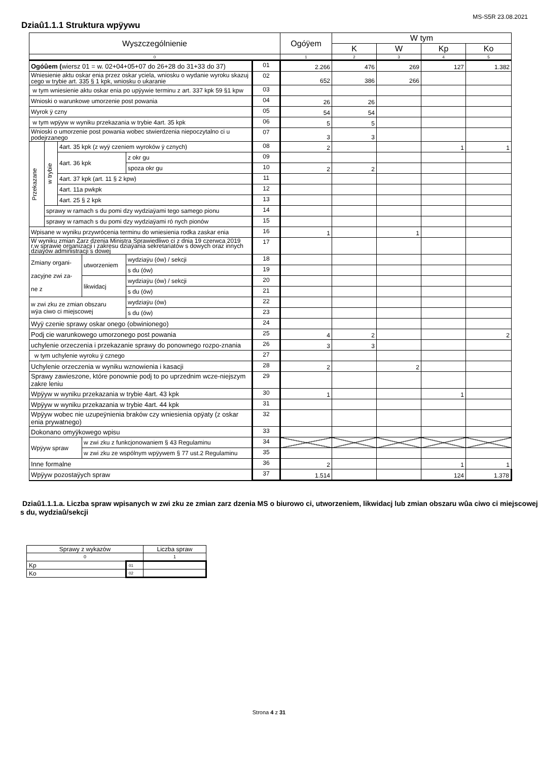MS-S5R 23.08.2021
Dziaû1.1.1 Struktura wpÿywu
| Wyszczególnienie | | | | | | Ogóÿem | W tym | | | |
| --- | --- | --- | --- | --- | --- | --- | --- | --- | --- | --- |
| | | | | | | | K | W | Kp | Ko |
| 0 | | | | | | 1 | 2 | 3 | 4 | 5 |
| Ogóûem ( wiersz 01 = w. 02+04+05+07 do 26+28 do 31+33 do 37) | | | | | 01 | 2.266 | 476 | 269 | 127 | 1.382 |
| Wniesienie aktu oskar enia przez oskar yciela, wniosku o wydanie wyroku skazuj cego w trybie art. 335 § 1 kpk, wniosku o ukaranie | | | | | 02 | 652 | 386 | 266 | | |
| w tym wniesienie aktu oskar enia po upÿywie terminu z art. 337 kpk 59 §1 kpw | | | | | 03 | | | | | |
| Wnioski o warunkowe umorzenie post powania | | | | | 04 | 26 | 26 | | | |
| Wyrok ÿ czny | | | | | 05 | 54 | 54 | | | |
| w tym wpÿyw w wyniku przekazania w trybie 4art. 35 kpk | | | | | 06 | 5 | 5 | | | |
| Wnioski o umorzenie post powania wobec stwierdzenia niepoczytalno ci u podejrzanego | | | | | 07 | 3 | 3 | | | |
| Przekazane | w trybie | 4art. 35 kpk (z wyÿ czeniem wyroków ÿ cznych) | | | 08 | 2 | | | 1 | 1 |
| | | 4art. 36 kpk | | z okr gu | 09 | | | | | |
| | | | | spoza okr gu | 10 | 2 | 2 | | | |
| | | 4art. 37 kpk (art. 11 § 2 kpw) | | | 11 | | | | | |
| | | 4art. 11a pwkpk | | | 12 | | | | | |
| | | 4art. 25 § 2 kpk | | | 13 | | | | | |
| | sprawy w ramach s du pomi dzy wydziaÿami tego samego pionu | | | | 14 | | | | | |
| | sprawy w ramach s du pomi dzy wydziaÿami ró nych pionów | | | | 15 | | | | | |
| Wpisane w wyniku przywrócenia terminu do wniesienia rodka zaskar enia | | | | | 16 | 1 | | 1 | | |
| W wyniku zmian Zarz dzenia Ministra Sprawiedliwo ci z dnia 19 czerwca 2019 r.w sprawie organizacji i zakresu dziaÿania sekretariatów s dowych oraz innych dziaÿów administracji s dowej | | | | | 17 | | | | | |
| Zmiany organi- zacyjne zwi za- ne z | | | utworzeniem | wydziaÿu (ów) / sekcji | 18 | | | | | |
| | | | | s du (ów) | 19 | | | | | |
| | | | likwidacj | wydziaÿu (ów) / sekcji | 20 | | | | | |
| | | | | s du (ów) | 21 | | | | | |
| w zwi zku ze zmian obszaru wÿa ciwo ci miejscowej | | | | wydziaÿu (ów) | 22 | | | | | |
| | | | | s du (ów) | 23 | | | | | |
| Wyÿ czenie sprawy oskar onego (obwinionego) | | | | | 24 | | | | | |
| Podj cie warunkowego umorzonego post powania | | | | | 25 | 4 | 2 | | | 2 |
| uchylenie orzeczenia i przekazanie sprawy do ponownego rozpo-znania | | | | | 26 | 3 | 3 | | | |
| w tym uchylenie wyroku ÿ cznego | | | | | 27 | | | | | |
| Uchylenie orzeczenia w wyniku wznowienia i kasacji | | | | | 28 | 2 | | 2 | | |
| Sprawy zawieszone, które ponownie podj to po uprzednim wcze-niejszym zakre leniu | | | | | 29 | | | | | |
| Wpÿyw w wyniku przekazania w trybie 4art. 43 kpk | | | | | 30 | 1 | | | 1 | |
| Wpÿyw w wyniku przekazania w trybie 4art. 44 kpk | | | | | 31 | | | | | |
| Wpÿyw wobec nie uzupeÿnienia braków czy wniesienia opÿaty (z oskar enia prywatnego) | | | | | 32 | | | | | |
| Dokonano omyÿkowego wpisu | | | | | 33 | | | | | |
| Wpÿyw spraw | | | w zwi zku z funkcjonowaniem § 43 Regulaminu | | 34 | | | | | |
| | | | w zwi zku ze wspólnym wpÿywem § 77 ust.2 Regulaminu | | 35 | | | | | |
| Inne formalne | | | | | 36 | 2 | | | 1 | 1 |
| Wpÿyw pozostaÿych spraw | | | | | 37 | 1.514 | | | 124 | 1.378 |
Dziaû1.1.1.a. Liczba spraw wpisanych w zwi zku ze zmian zarz dzenia MS o biurowo ci, utworzeniem, likwidacj lub zmian obszaru wûa ciwo ci miejscowej s du, wydziaû/sekcji
| Sprawy z wykazów | | Liczba spraw |
| 0 | | 1 |
| Kp | 01 | |
| Ko | 02 | |
Strona 4 z 31